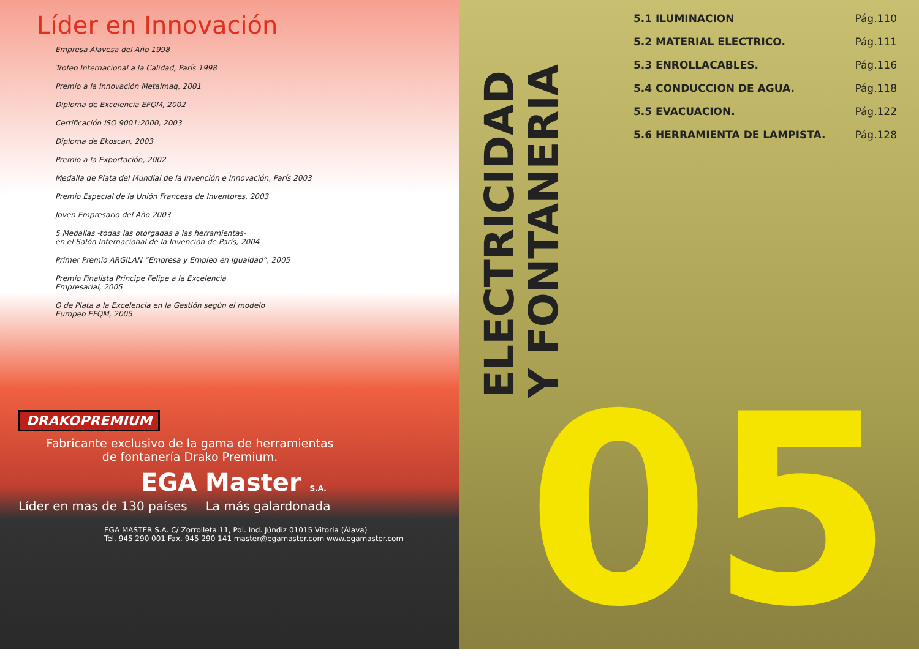Líder en Innovación
Empresa Alavesa del Año 1998
Trofeo Internacional a la Calidad, París 1998
Premio a la Innovación Metalmaq, 2001
Diploma de Excelencia EFQM, 2002
Certificación ISO 9001:2000, 2003
Diploma de Ekoscan, 2003
Premio a la Exportación, 2002
Medalla de Plata del Mundial de la Invención e Innovación, París 2003
Premio Especial de la Unión Francesa de Inventores, 2003
Joven Empresario del Año 2003
5 Medallas -todas las otorgadas a las herramientas-
en el Salón Internacional de la Invención de París, 2004
Primer Premio ARGILAN “Empresa y Empleo en Igualdad”, 2005
Premio Finalista Principe Felipe a la Excelencia
Empresarial, 2005
Q de Plata a la Excelencia en la Gestión según el modelo
Europeo EFQM, 2005
DRAKOPREMIUM
Fabricante exclusivo de la gama de herramientas
de fontanería Drako Premium.
EGA Master S.A.
Líder en mas de 130 países La más galardonada
EGA MASTER S.A. C/ Zorrolleta 11, Pol. Ind. Júndiz 01015 Vitoria (Álava)
Tel. 945 290 001 Fax. 945 290 141 master@egamaster.com www.egamaster.com
ELECTRICIDAD
Y FONTANERIA
5.1 ILUMINACION Pág.110
5.2 MATERIAL ELECTRICO. Pág.111
5.3 ENROLLACABLES. Pág.116
5.4 CONDUCCION DE AGUA. Pág.118
5.5 EVACUACION. Pág.122
5.6 HERRAMIENTA DE LAMPISTA. Pág.128
05